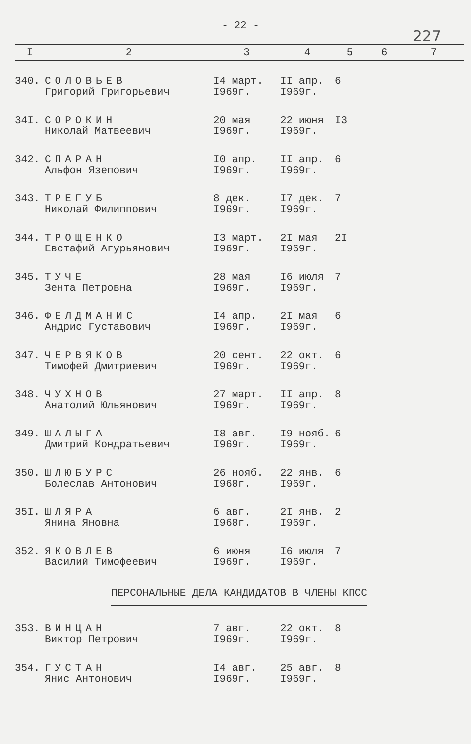- 22 -
227
| I | 2 | 3 | 4 | 5 | 6 | 7 |
| --- | --- | --- | --- | --- | --- | --- |
| 340. | СОЛОВЬЕВ Григорий Григорьевич | I4 март. I969г. | II апр. I969г. | 6 | | |
| 34I. | СОРОКИН Николай Матвеевич | 20 мая I969г. | 22 июня I969г. | I3 | | |
| 342. | СПАРАН Альфон Язепович | I0 апр. I969г. | II апр. I969г. | 6 | | |
| 343. | ТРЕГУБ Николай Филиппович | 8 дек. I969г. | I7 дек. I969г. | 7 | | |
| 344. | ТРОЩЕНКО Евстафий Агурьянович | I3 март. I969г. | 2I мая I969г. | 2I | | |
| 345. | ТУЧЕ Зента Петровна | 28 мая I969г. | I6 июля I969г. | 7 | | |
| 346. | ФЕЛДМАНИС Андрис Густавович | I4 апр. I969г. | 2I мая I969г. | 6 | | |
| 347. | ЧЕРВЯКОВ Тимофей Дмитриевич | 20 сент. I969г. | 22 окт. I969г. | 6 | | |
| 348. | ЧУХНОВ Анатолий Юльянович | 27 март. I969г. | II апр. I969г. | 8 | | |
| 349. | ШАЛЫГА Дмитрий Кондратьевич | I8 авг. I969г. | I9 нояб. I969г. | 6 | | |
| 350. | ШЛЮБУРС Болеслав Антонович | 26 нояб. I968г. | 22 янв. I969г. | 6 | | |
| 35I. | ШЛЯРА Янина Яновна | 6 авг. I968г. | 2I янв. I969г. | 2 | | |
| 352. | ЯКОВЛЕВ Василий Тимофеевич | 6 июня I969г. | I6 июля I969г. | 7 | | |
| ПЕРСОНАЛЬНЫЕ ДЕЛА КАНДИДАТОВ В ЧЛЕНЫ КПСС | | | | | | |
| 353. | ВИНЦАН Виктор Петрович | 7 авг. I969г. | 22 окт. I969г. | 8 | | |
| 354. | ГУСТАН Янис Антонович | I4 авг. I969г. | 25 авг. I969г. | 8 | | |